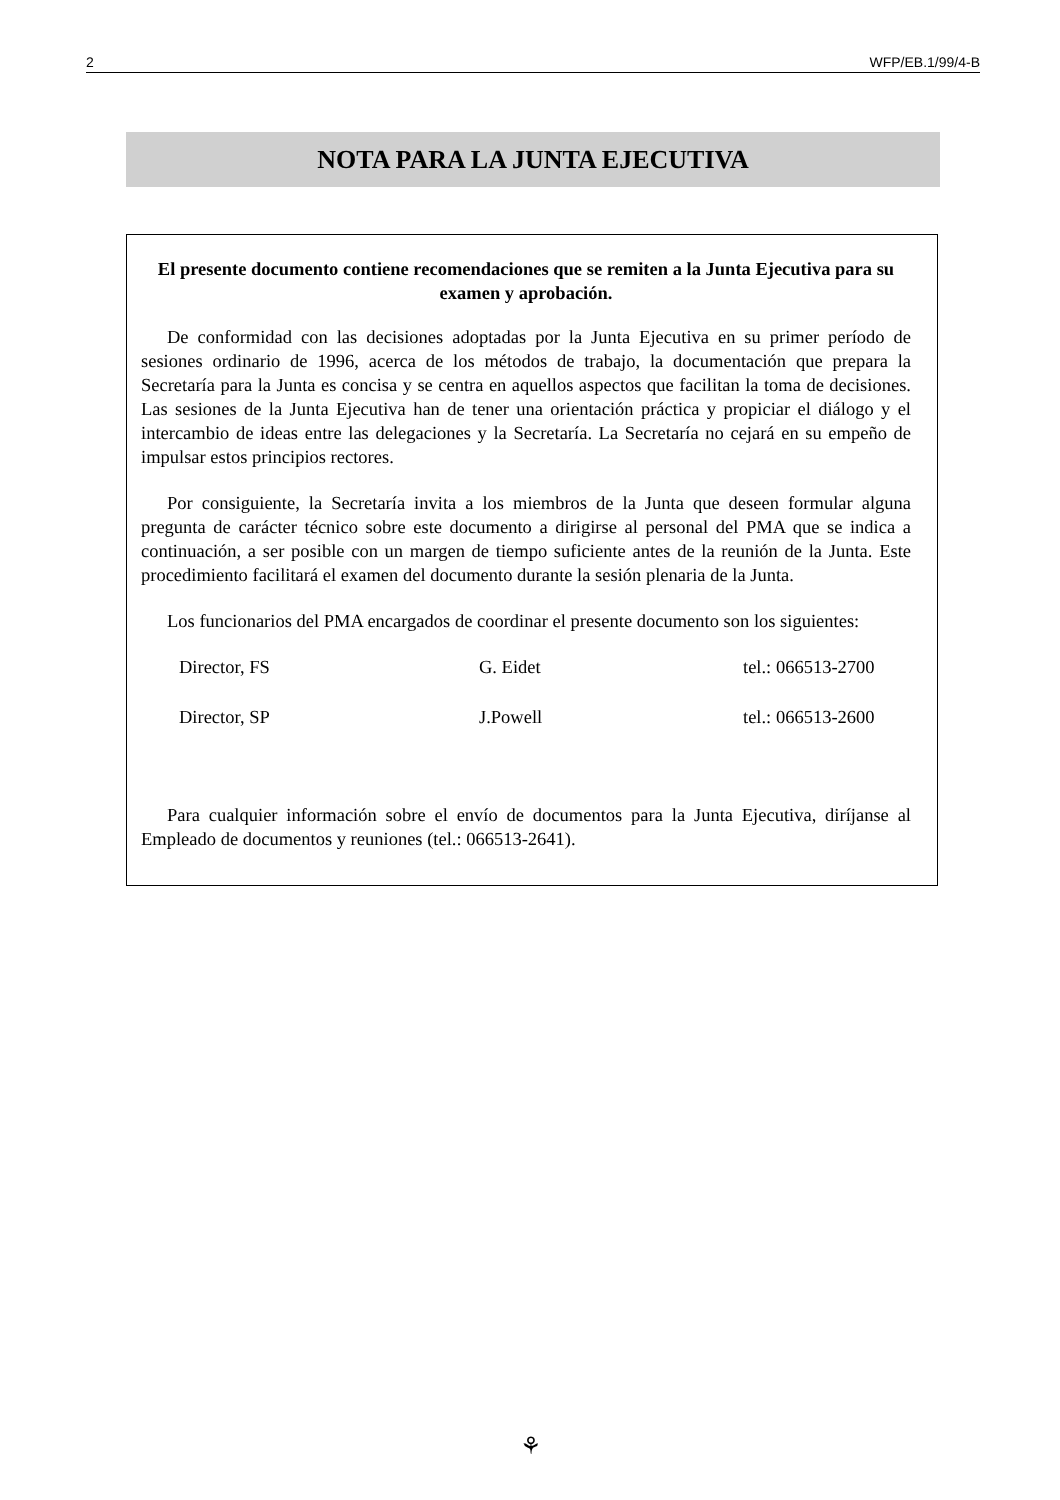2 WFP/EB.1/99/4-B
NOTA PARA LA JUNTA EJECUTIVA
El presente documento contiene recomendaciones que se remiten a la Junta Ejecutiva para su examen y aprobación.
De conformidad con las decisiones adoptadas por la Junta Ejecutiva en su primer período de sesiones ordinario de 1996, acerca de los métodos de trabajo, la documentación que prepara la Secretaría para la Junta es concisa y se centra en aquellos aspectos que facilitan la toma de decisiones. Las sesiones de la Junta Ejecutiva han de tener una orientación práctica y propiciar el diálogo y el intercambio de ideas entre las delegaciones y la Secretaría. La Secretaría no cejará en su empeño de impulsar estos principios rectores.
Por consiguiente, la Secretaría invita a los miembros de la Junta que deseen formular alguna pregunta de carácter técnico sobre este documento a dirigirse al personal del PMA que se indica a continuación, a ser posible con un margen de tiempo suficiente antes de la reunión de la Junta. Este procedimiento facilitará el examen del documento durante la sesión plenaria de la Junta.
Los funcionarios del PMA encargados de coordinar el presente documento son los siguientes:
| Director, FS | G. Eidet | tel.: 066513-2700 |
| Director, SP | J.Powell | tel.: 066513-2600 |
Para cualquier información sobre el envío de documentos para la Junta Ejecutiva, diríjanse al Empleado de documentos y reuniones (tel.: 066513-2641).
⚘